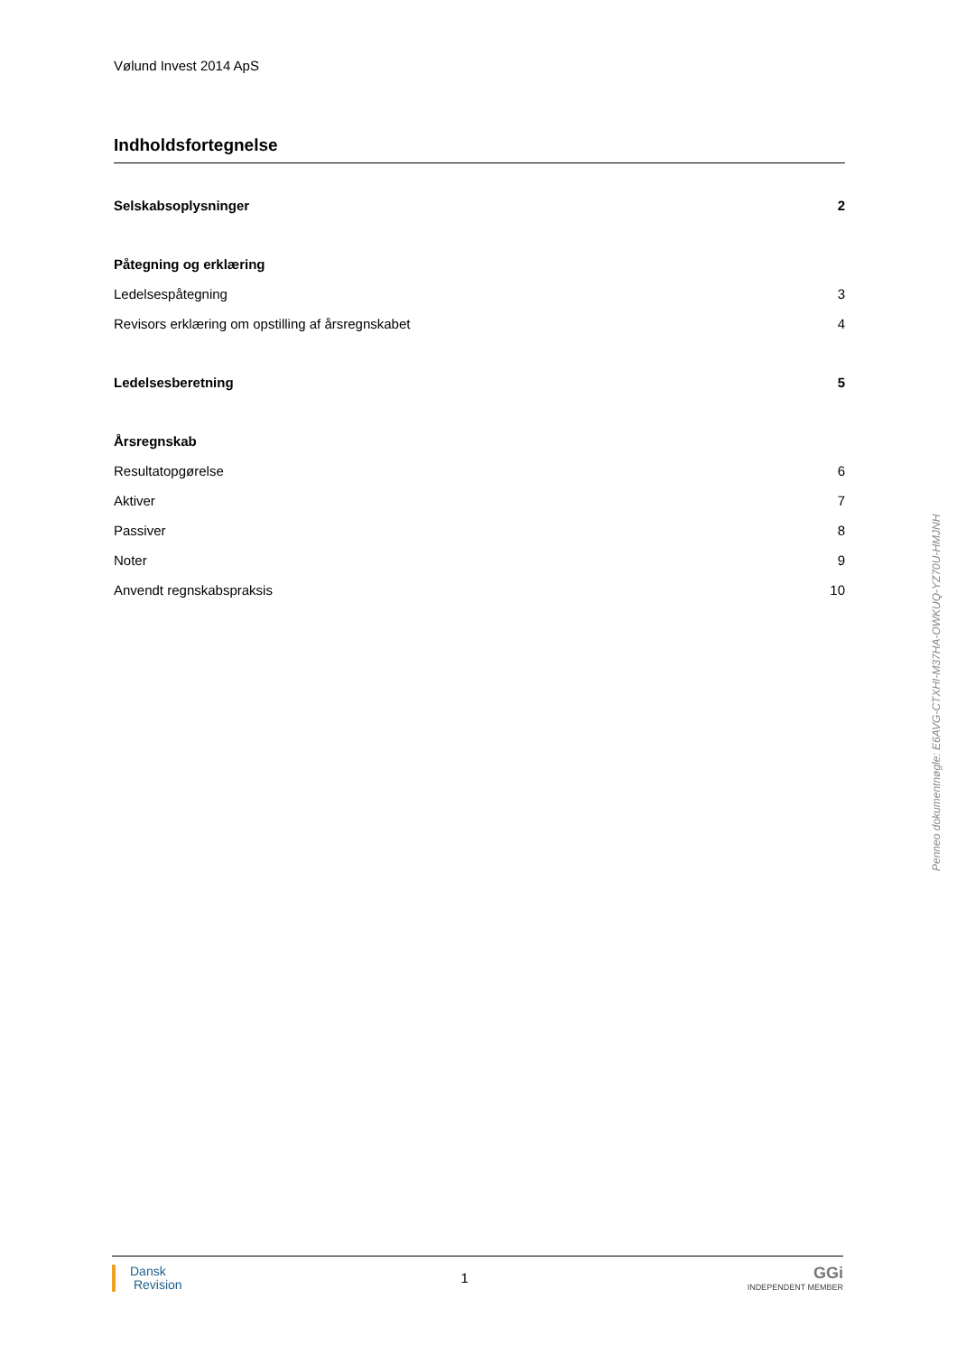Vølund Invest 2014 ApS
Indholdsfortegnelse
Selskabsoplysninger 2
Påtegning og erklæring
Ledelsespåtegning 3
Revisors erklæring om opstilling af årsregnskabet 4
Ledelsesberetning 5
Årsregnskab
Resultatopgørelse 6
Aktiver 7
Passiver 8
Noter 9
Anvendt regnskabspraksis 10
Penneo dokumentnøgle: E6AVG-CTXHI-M37HA-OWKUQ-YZ70U-HMJNH
Dansk
Revision
1
GGi
INDEPENDENT MEMBER